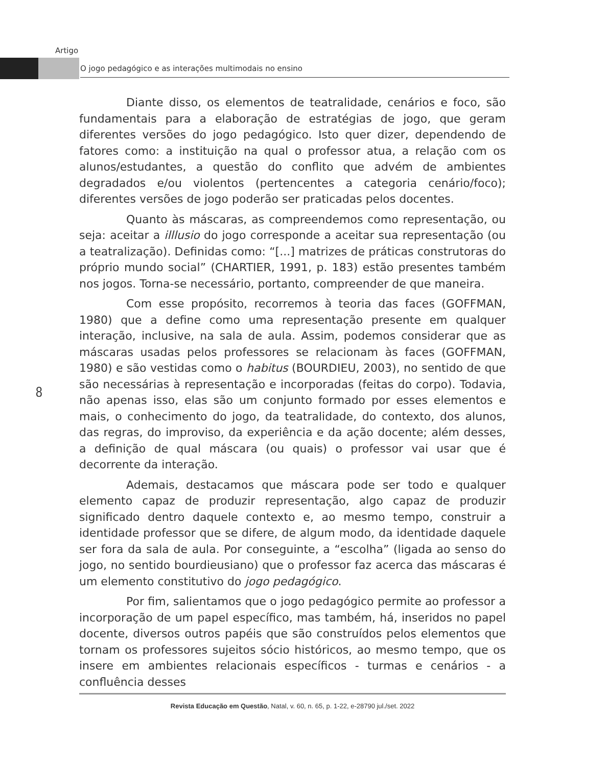Artigo
O jogo pedagógico e as interações multimodais no ensino
Diante disso, os elementos de teatralidade, cenários e foco, são fundamentais para a elaboração de estratégias de jogo, que geram diferentes versões do jogo pedagógico. Isto quer dizer, dependendo de fatores como: a instituição na qual o professor atua, a relação com os alunos/estudantes, a questão do conflito que advém de ambientes degradados e/ou violentos (pertencentes a categoria cenário/foco); diferentes versões de jogo poderão ser praticadas pelos docentes.
Quanto às máscaras, as compreendemos como representação, ou seja: aceitar a illlusio do jogo corresponde a aceitar sua representação (ou a teatralização). Definidas como: “[...] matrizes de práticas construtoras do próprio mundo social” (CHARTIER, 1991, p. 183) estão presentes também nos jogos. Torna-se necessário, portanto, compreender de que maneira.
Com esse propósito, recorremos à teoria das faces (GOFFMAN, 1980) que a define como uma representação presente em qualquer interação, inclusive, na sala de aula. Assim, podemos considerar que as máscaras usadas pelos professores se relacionam às faces (GOFFMAN, 1980) e são vestidas como o habitus (BOURDIEU, 2003), no sentido de que são necessárias à representação e incorporadas (feitas do corpo). Todavia, não apenas isso, elas são um conjunto formado por esses elementos e mais, o conhecimento do jogo, da teatralidade, do contexto, dos alunos, das regras, do improviso, da experiência e da ação docente; além desses, a definição de qual máscara (ou quais) o professor vai usar que é decorrente da interação.
Ademais, destacamos que máscara pode ser todo e qualquer elemento capaz de produzir representação, algo capaz de produzir significado dentro daquele contexto e, ao mesmo tempo, construir a identidade professor que se difere, de algum modo, da identidade daquele ser fora da sala de aula. Por conseguinte, a “escolha” (ligada ao senso do jogo, no sentido bourdieusiano) que o professor faz acerca das máscaras é um elemento constitutivo do jogo pedagógico.
Por fim, salientamos que o jogo pedagógico permite ao professor a incorporação de um papel específico, mas também, há, inseridos no papel docente, diversos outros papéis que são construídos pelos elementos que tornam os professores sujeitos sócio históricos, ao mesmo tempo, que os insere em ambientes relacionais específicos - turmas e cenários - a confluência desses
8
Revista Educação em Questão, Natal, v. 60, n. 65, p. 1-22, e-28790 jul./set. 2022